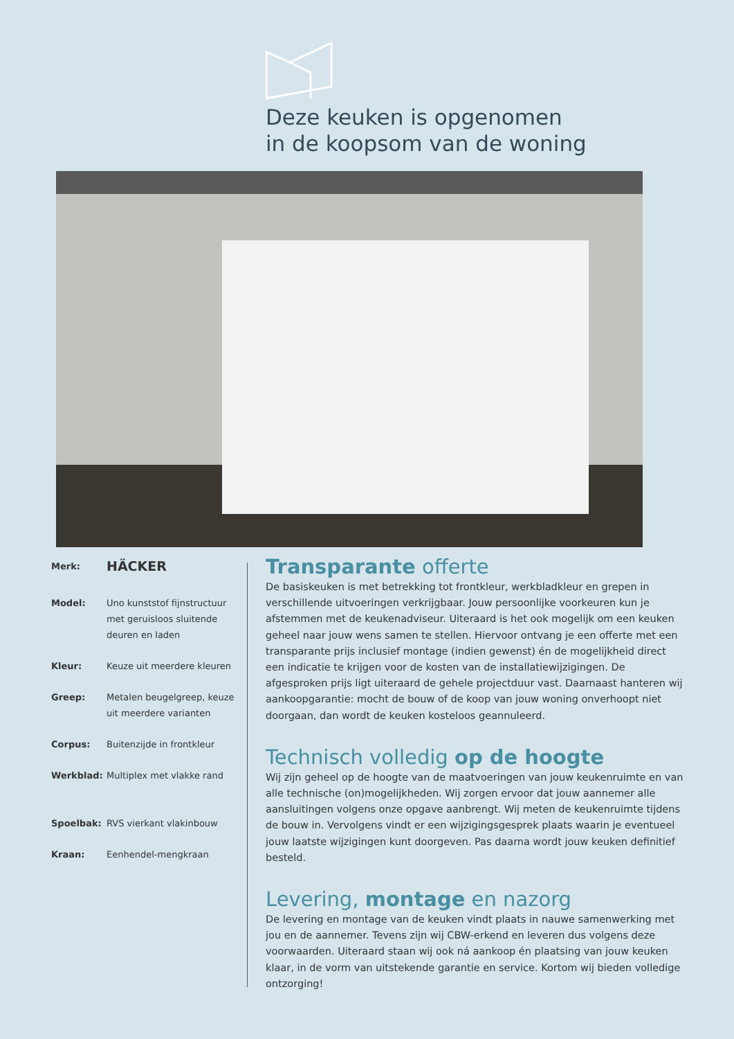Deze keuken is opgenomen
in de koopsom van de woning
| Merk: | HÄCKER |
| Model: | Uno kunststof fijnstructuur met geruisloos sluitende deuren en laden |
| Kleur: | Keuze uit meerdere kleuren |
| Greep: | Metalen beugelgreep, keuze uit meerdere varianten |
| Corpus: | Buitenzijde in frontkleur |
| Werkblad: | Multiplex met vlakke rand |
| Spoelbak: | RVS vierkant vlakinbouw |
| Kraan: | Eenhendel-mengkraan |
Transparante offerte
De basiskeuken is met betrekking tot frontkleur, werkbladkleur en grepen in verschillende uitvoeringen verkrijgbaar. Jouw persoonlijke voorkeuren kun je afstemmen met de keukenadviseur. Uiteraard is het ook mogelijk om een keuken geheel naar jouw wens samen te stellen. Hiervoor ontvang je een offerte met een transparante prijs inclusief montage (indien gewenst) én de mogelijkheid direct een indicatie te krijgen voor de kosten van de installatiewijzigingen. De afgesproken prijs ligt uiteraard de gehele projectduur vast. Daarnaast hanteren wij aankoopgarantie: mocht de bouw of de koop van jouw woning onverhoopt niet doorgaan, dan wordt de keuken kosteloos geannuleerd.
Technisch volledig op de hoogte
Wij zijn geheel op de hoogte van de maatvoeringen van jouw keukenruimte en van alle technische (on)mogelijkheden. Wij zorgen ervoor dat jouw aannemer alle aansluitingen volgens onze opgave aanbrengt. Wij meten de keukenruimte tijdens de bouw in. Vervolgens vindt er een wijzigingsgesprek plaats waarin je eventueel jouw laatste wijzigingen kunt doorgeven. Pas daarna wordt jouw keuken definitief besteld.
Levering, montage en nazorg
De levering en montage van de keuken vindt plaats in nauwe samenwerking met jou en de aannemer. Tevens zijn wij CBW-erkend en leveren dus volgens deze voorwaarden. Uiteraard staan wij ook ná aankoop én plaatsing van jouw keuken klaar, in de vorm van uitstekende garantie en service. Kortom wij bieden volledige ontzorging!